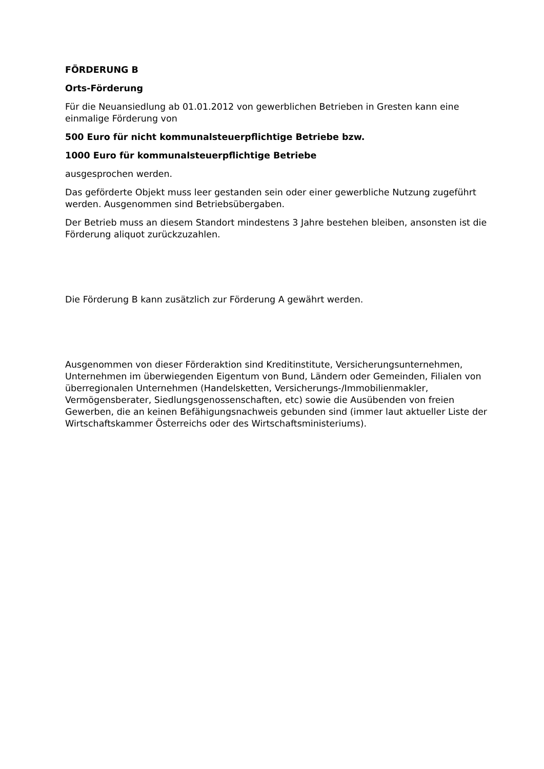FÖRDERUNG B
Orts-Förderung
Für die Neuansiedlung ab 01.01.2012 von gewerblichen Betrieben in Gresten kann eine einmalige Förderung von
500 Euro für nicht kommunalsteuerpflichtige Betriebe bzw.
1000 Euro für kommunalsteuerpflichtige Betriebe
ausgesprochen werden.
Das geförderte Objekt muss leer gestanden sein oder einer gewerbliche Nutzung zugeführt werden. Ausgenommen sind Betriebsübergaben.
Der Betrieb muss an diesem Standort mindestens 3 Jahre bestehen bleiben, ansonsten ist die Förderung aliquot zurückzuzahlen.
Die Förderung B kann zusätzlich zur Förderung A gewährt werden.
Ausgenommen von dieser Förderaktion sind Kreditinstitute, Versicherungsunternehmen, Unternehmen im überwiegenden Eigentum von Bund, Ländern oder Gemeinden, Filialen von überregionalen Unternehmen (Handelsketten, Versicherungs-/Immobilienmakler, Vermögensberater, Siedlungsgenossenschaften, etc) sowie die Ausübenden von freien Gewerben, die an keinen Befähigungsnachweis gebunden sind (immer laut aktueller Liste der Wirtschaftskammer Österreichs oder des Wirtschaftsministeriums).